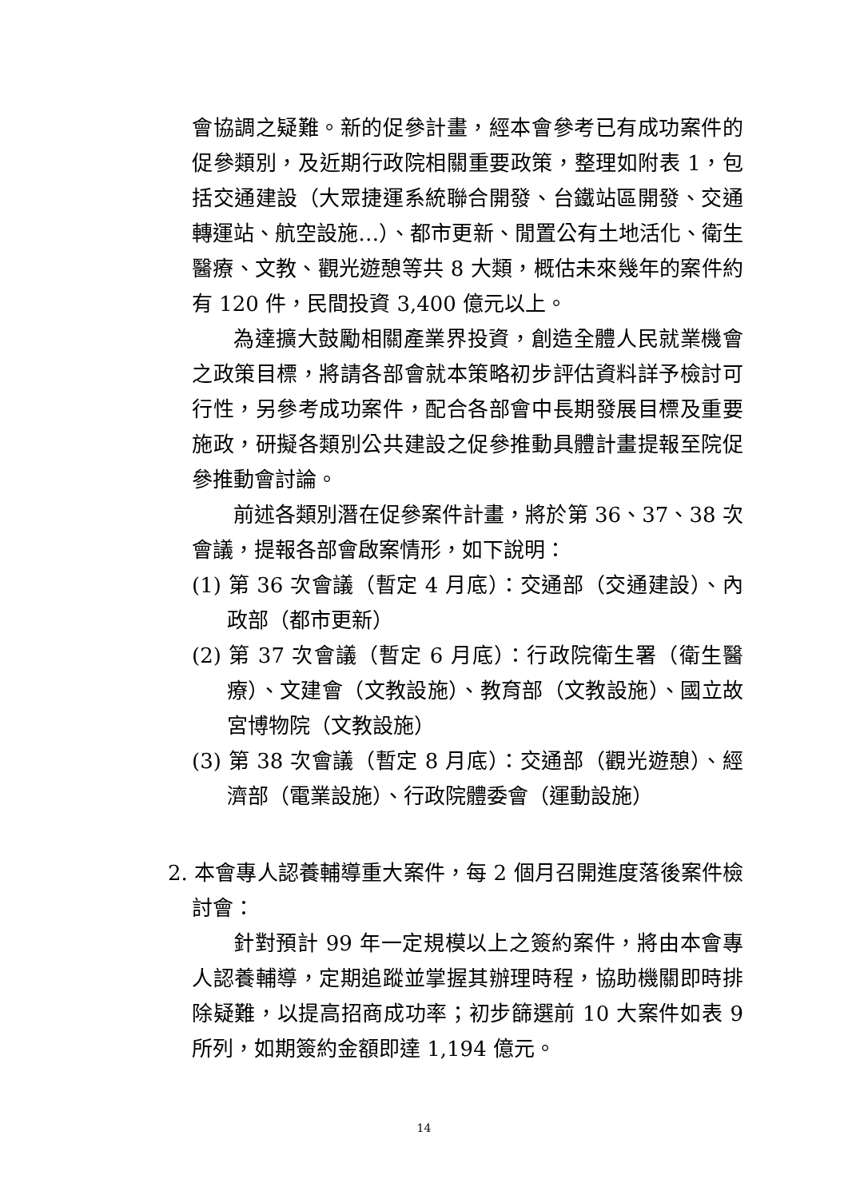會協調之疑難。新的促參計畫，經本會參考已有成功案件的促參類別，及近期行政院相關重要政策，整理如附表 1，包括交通建設（大眾捷運系統聯合開發、台鐵站區開發、交通轉運站、航空設施…）、都市更新、閒置公有土地活化、衛生醫療、文教、觀光遊憩等共 8 大類，概估未來幾年的案件約有 120 件，民間投資 3,400 億元以上。
為達擴大鼓勵相關產業界投資，創造全體人民就業機會之政策目標，將請各部會就本策略初步評估資料詳予檢討可行性，另參考成功案件，配合各部會中長期發展目標及重要施政，研擬各類別公共建設之促參推動具體計畫提報至院促參推動會討論。
前述各類別潛在促參案件計畫，將於第 36、37、38 次會議，提報各部會啟案情形，如下說明：
(1) 第 36 次會議（暫定 4 月底）：交通部（交通建設）、內政部（都市更新）
(2) 第 37 次會議（暫定 6 月底）：行政院衛生署（衛生醫療）、文建會（文教設施）、教育部（文教設施）、國立故宮博物院（文教設施）
(3) 第 38 次會議（暫定 8 月底）：交通部（觀光遊憩）、經濟部（電業設施）、行政院體委會（運動設施）
2. 本會專人認養輔導重大案件，每 2 個月召開進度落後案件檢討會：
針對預計 99 年一定規模以上之簽約案件，將由本會專人認養輔導，定期追蹤並掌握其辦理時程，協助機關即時排除疑難，以提高招商成功率；初步篩選前 10 大案件如表 9 所列，如期簽約金額即達 1,194 億元。
14